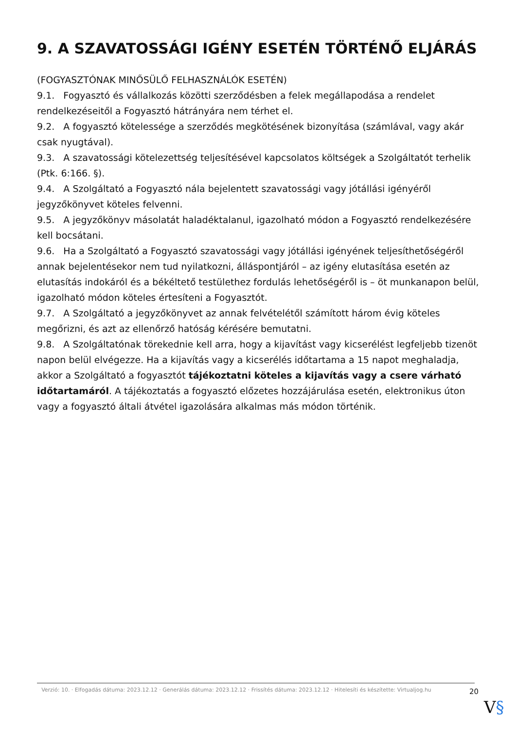9. A SZAVATOSSÁGI IGÉNY ESETÉN TÖRTÉNŐ ELJÁRÁS
(FOGYASZTÓNAK MINŐSÜLŐ FELHASZNÁLÓK ESETÉN)
9.1. Fogyasztó és vállalkozás közötti szerződésben a felek megállapodása a rendelet rendelkezéseitől a Fogyasztó hátrányára nem térhet el.
9.2. A fogyasztó kötelessége a szerződés megkötésének bizonyítása (számlával, vagy akár csak nyugtával).
9.3. A szavatossági kötelezettség teljesítésével kapcsolatos költségek a Szolgáltatót terhelik (Ptk. 6:166. §).
9.4. A Szolgáltató a Fogyasztó nála bejelentett szavatossági vagy jótállási igényéről jegyzőkönyvet köteles felvenni.
9.5. A jegyzőkönyv másolatát haladéktalanul, igazolható módon a Fogyasztó rendelkezésére kell bocsátani.
9.6. Ha a Szolgáltató a Fogyasztó szavatossági vagy jótállási igényének teljesíthetőségéről annak bejelentésekor nem tud nyilatkozni, álláspontjáról – az igény elutasítása esetén az elutasítás indokáról és a békéltető testülethez fordulás lehetőségéről is – öt munkanapon belül, igazolható módon köteles értesíteni a Fogyasztót.
9.7. A Szolgáltató a jegyzőkönyvet az annak felvételétől számított három évig köteles megőrizni, és azt az ellenőrző hatóság kérésére bemutatni.
9.8. A Szolgáltatónak törekednie kell arra, hogy a kijavítást vagy kicserélést legfeljebb tizenöt napon belül elvégezze. Ha a kijavítás vagy a kicserélés időtartama a 15 napot meghaladja, akkor a Szolgáltató a fogyasztót tájékoztatni köteles a kijavítás vagy a csere várható időtartamáról. A tájékoztatás a fogyasztó előzetes hozzájárulása esetén, elektronikus úton vagy a fogyasztó általi átvétel igazolására alkalmas más módon történik.
Verzió: 10. · Elfogadás dátuma: 2023.12.12 · Generálás dátuma: 2023.12.12 · Frissítés dátuma: 2023.12.12 · Hitelesíti és készítette: Virtualjog.hu
20
V§